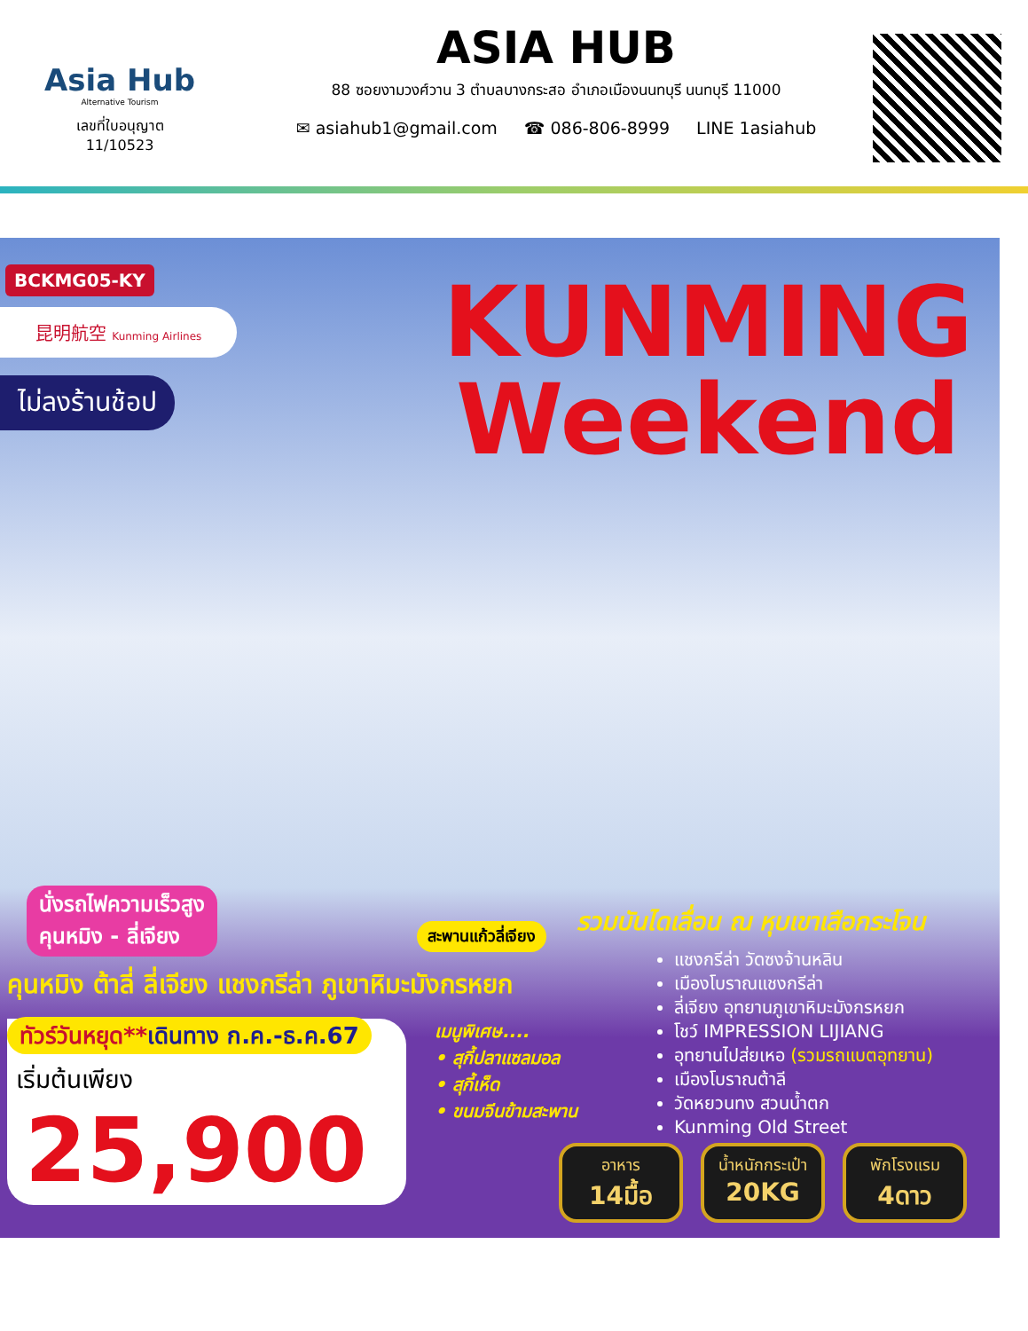Asia Hub
Alternative Tourism
เลขที่ใบอนุญาต
11/10523
ASIA HUB
88 ซอยงามวงศ์วาน 3 ตำบลบางกระสอ อำเภอเมืองนนทบุรี นนทบุรี 11000
✉ asiahub1@gmail.com ☎ 086-806-8999 LINE 1asiahub
BCKMG05-KY
昆明航空 Kunming Airlines
ไม่ลงร้านช้อป
KUNMING
Weekend
นั่งรถไฟความเร็วสูง
คุนหมิง - ลี่เจียง
สะพานแก้วลี่เจียง
รวมบันไดเลื่อน ณ หุบเขาเสือกระโจน
คุนหมิง ต้าลี่ ลี่เจียง แชงกรีล่า ภูเขาหิมะมังกรหยก
แชงกรีล่า วัดซงจ้านหลิน
เมืองโบราณแชงกรีล่า
ลี่เจียง อุทยานภูเขาหิมะมังกรหยก
โชว์ IMPRESSION LIJIANG
อุทยานไปส่ยเหอ (รวมรถแบตอุทยาน)
เมืองโบราณต้าลี
วัดหยวนทง สวนน้ำตก
Kunming Old Street
ทัวร์วันหยุด**เดินทาง ก.ค.-ธ.ค.67
เริ่มต้นเพียง
25,900
เมนูพิเศษ....
• สุกี้ปลาแซลมอล
• สุกี้เห็ด
• ขนมจีนข้ามสะพาน
อาหาร
14มื้อ
น้ำหนักกระเป๋า
20KG
พักโรงแรม
4ดาว